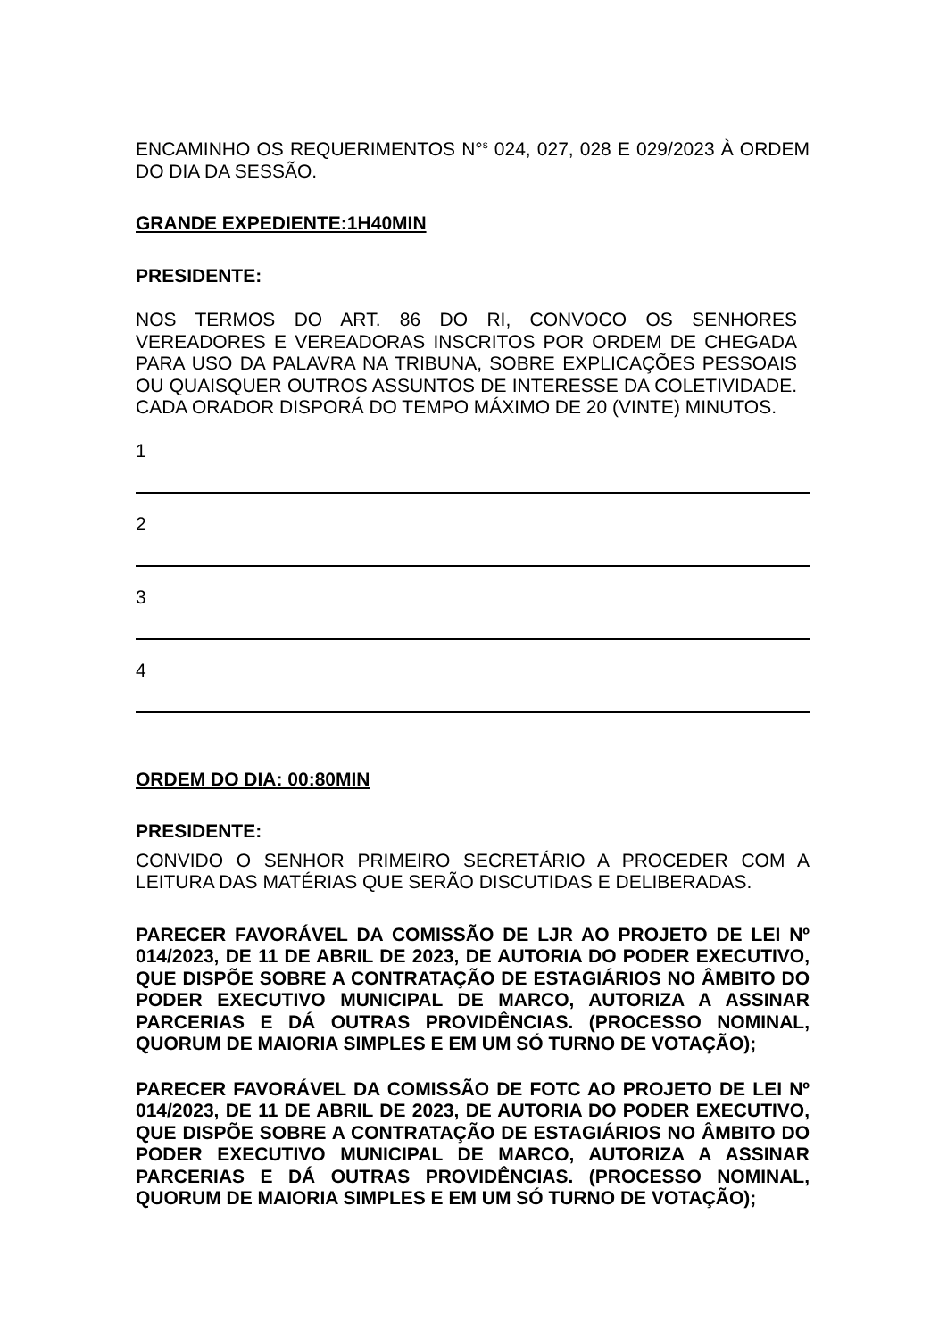ENCAMINHO OS REQUERIMENTOS N°<sup>s</sup> 024, 027, 028 E 029/2023 À ORDEM DO DIA DA SESSÃO.
GRANDE EXPEDIENTE:1H40MIN
PRESIDENTE:
NOS TERMOS DO ART. 86 DO RI, CONVOCO OS SENHORES VEREADORES E VEREADORAS INSCRITOS POR ORDEM DE CHEGADA PARA USO DA PALAVRA NA TRIBUNA, SOBRE EXPLICAÇÕES PESSOAIS OU QUAISQUER OUTROS ASSUNTOS DE INTERESSE DA COLETIVIDADE. CADA ORADOR DISPORÁ DO TEMPO MÁXIMO DE 20 (VINTE) MINUTOS.
1
2
3
4
ORDEM DO DIA: 00:80MIN
PRESIDENTE:
CONVIDO O SENHOR PRIMEIRO SECRETÁRIO A PROCEDER COM A LEITURA DAS MATÉRIAS QUE SERÃO DISCUTIDAS E DELIBERADAS.
PARECER FAVORÁVEL DA COMISSÃO DE LJR AO PROJETO DE LEI Nº 014/2023, DE 11 DE ABRIL DE 2023, DE AUTORIA DO PODER EXECUTIVO, QUE DISPÕE SOBRE A CONTRATAÇÃO DE ESTAGIÁRIOS NO ÂMBITO DO PODER EXECUTIVO MUNICIPAL DE MARCO, AUTORIZA A ASSINAR PARCERIAS E DÁ OUTRAS PROVIDÊNCIAS. (PROCESSO NOMINAL, QUORUM DE MAIORIA SIMPLES E EM UM SÓ TURNO DE VOTAÇÃO);
PARECER FAVORÁVEL DA COMISSÃO DE FOTC AO PROJETO DE LEI Nº 014/2023, DE 11 DE ABRIL DE 2023, DE AUTORIA DO PODER EXECUTIVO, QUE DISPÕE SOBRE A CONTRATAÇÃO DE ESTAGIÁRIOS NO ÂMBITO DO PODER EXECUTIVO MUNICIPAL DE MARCO, AUTORIZA A ASSINAR PARCERIAS E DÁ OUTRAS PROVIDÊNCIAS. (PROCESSO NOMINAL, QUORUM DE MAIORIA SIMPLES E EM UM SÓ TURNO DE VOTAÇÃO);